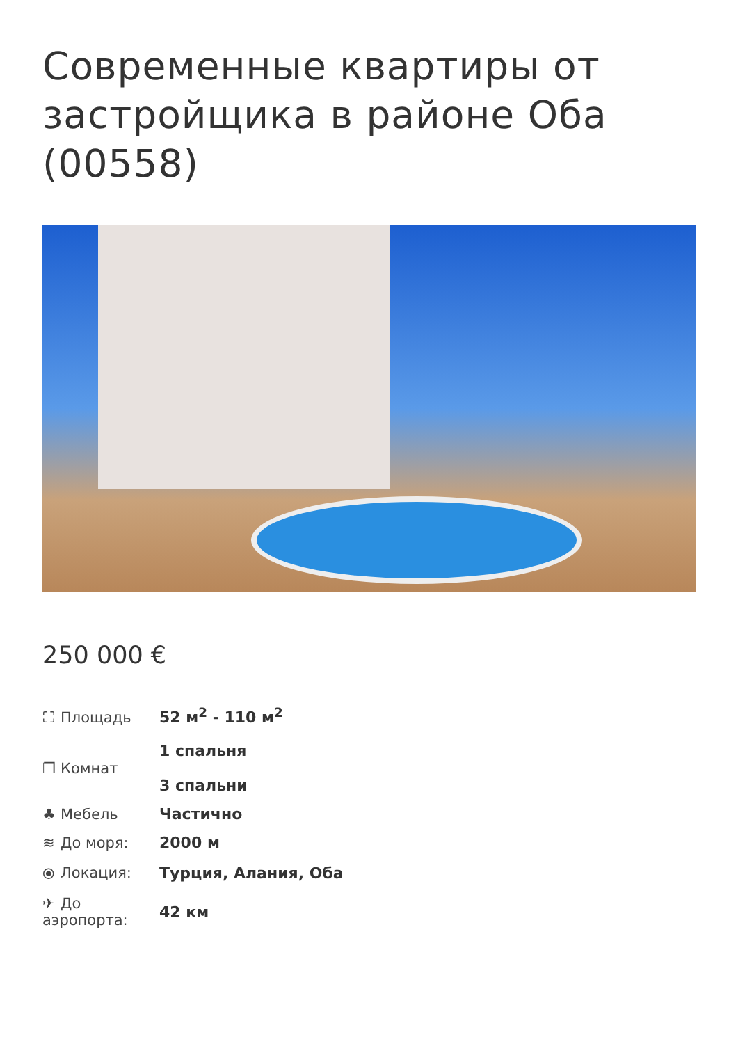Современные квартиры от застройщика в районе Оба (00558)
250 000 €
| ⛶ Площадь | 52 м<sup>2</sup> - 110 м<sup>2</sup> |
| ❐ Комнат | 1 спальня 3 спальни |
| ♣ Мебель | Частично |
| ≋ До моря: | 2000 м |
| ⦿ Локация: | Турция, Алания, Оба |
| ✈ До аэропорта: | 42 км |